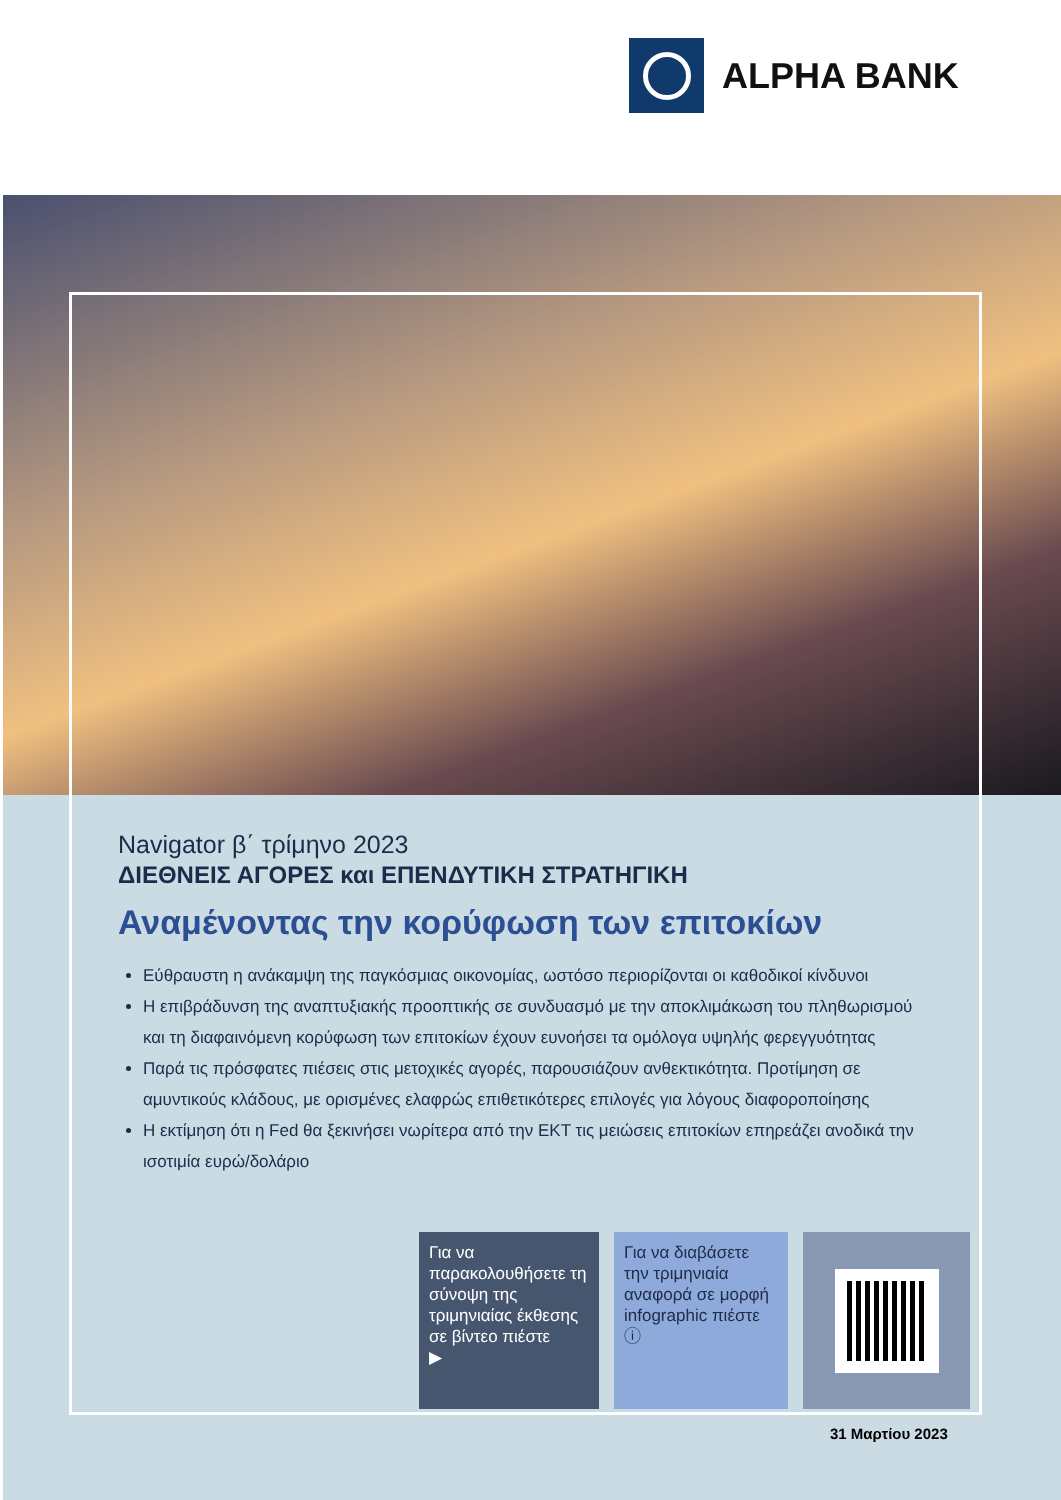ALPHA BANK
Navigator β΄ τρίμηνο 2023
ΔΙΕΘΝΕΙΣ ΑΓΟΡΕΣ και ΕΠΕΝΔΥΤΙΚΗ ΣΤΡΑΤΗΓΙΚΗ
Αναμένοντας την κορύφωση των επιτοκίων
Εύθραυστη η ανάκαμψη της παγκόσμιας οικονομίας, ωστόσο περιορίζονται οι καθοδικοί κίνδυνοι
Η επιβράδυνση της αναπτυξιακής προοπτικής σε συνδυασμό με την αποκλιμάκωση του πληθωρισμού και τη διαφαινόμενη κορύφωση των επιτοκίων έχουν ευνοήσει τα ομόλογα υψηλής φερεγγυότητας
Παρά τις πρόσφατες πιέσεις στις μετοχικές αγορές, παρουσιάζουν ανθεκτικότητα. Προτίμηση σε αμυντικούς κλάδους, με ορισμένες ελαφρώς επιθετικότερες επιλογές για λόγους διαφοροποίησης
Η εκτίμηση ότι η Fed θα ξεκινήσει νωρίτερα από την ΕΚΤ τις μειώσεις επιτοκίων επηρεάζει ανοδικά την ισοτιμία ευρώ/δολάριο
Για να παρακολουθήσετε τη σύνοψη της τριμηνιαίας έκθεσης σε βίντεο πιέστε
▶
Για να διαβάσετε την τριμηνιαία αναφορά σε μορφή infographic πιέστε
ⓘ
31 Μαρτίου 2023